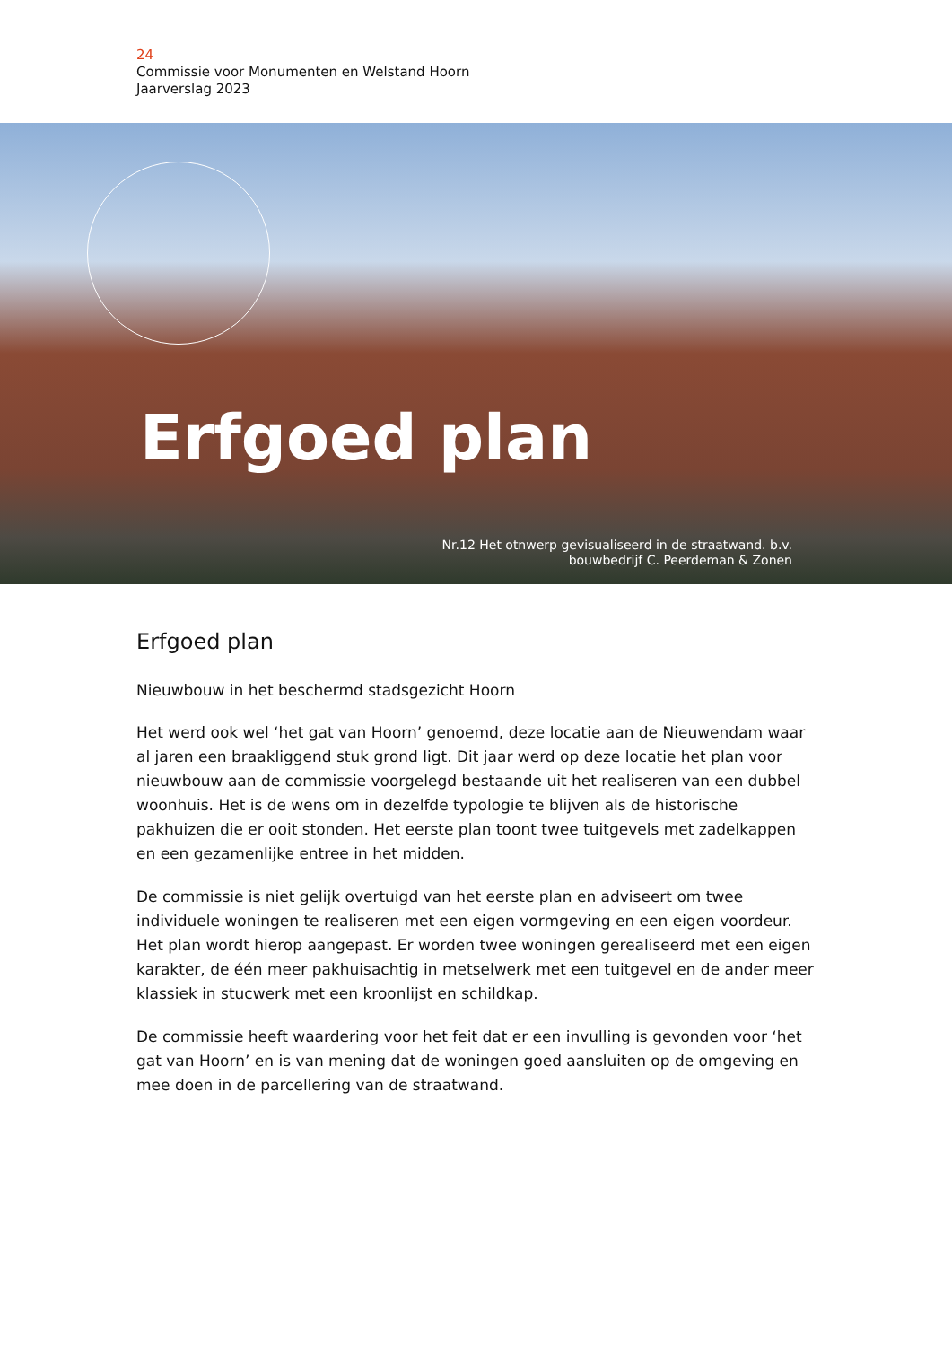24
Commissie voor Monumenten en Welstand Hoorn
Jaarverslag 2023
Erfgoed plan
Nr.12 Het otnwerp gevisualiseerd in de straatwand. b.v.
bouwbedrijf C. Peerdeman & Zonen
Erfgoed plan
Nieuwbouw in het beschermd stadsgezicht Hoorn
Het werd ook wel ‘het gat van Hoorn’ genoemd, deze locatie aan de Nieuwendam waar al jaren een braakliggend stuk grond ligt. Dit jaar werd op deze locatie het plan voor nieuwbouw aan de commissie voorgelegd bestaande uit het realiseren van een dubbel woonhuis. Het is de wens om in dezelfde typologie te blijven als de historische pakhuizen die er ooit stonden. Het eerste plan toont twee tuitgevels met zadelkappen en een gezamenlijke entree in het midden.
De commissie is niet gelijk overtuigd van het eerste plan en adviseert om twee individuele woningen te realiseren met een eigen vormgeving en een eigen voordeur. Het plan wordt hierop aangepast. Er worden twee woningen gerealiseerd met een eigen karakter, de één meer pakhuisachtig in metselwerk met een tuitgevel en de ander meer klassiek in stucwerk met een kroonlijst en schildkap.
De commissie heeft waardering voor het feit dat er een invulling is gevonden voor ‘het gat van Hoorn’ en is van mening dat de woningen goed aansluiten op de omgeving en mee doen in de parcellering van de straatwand.